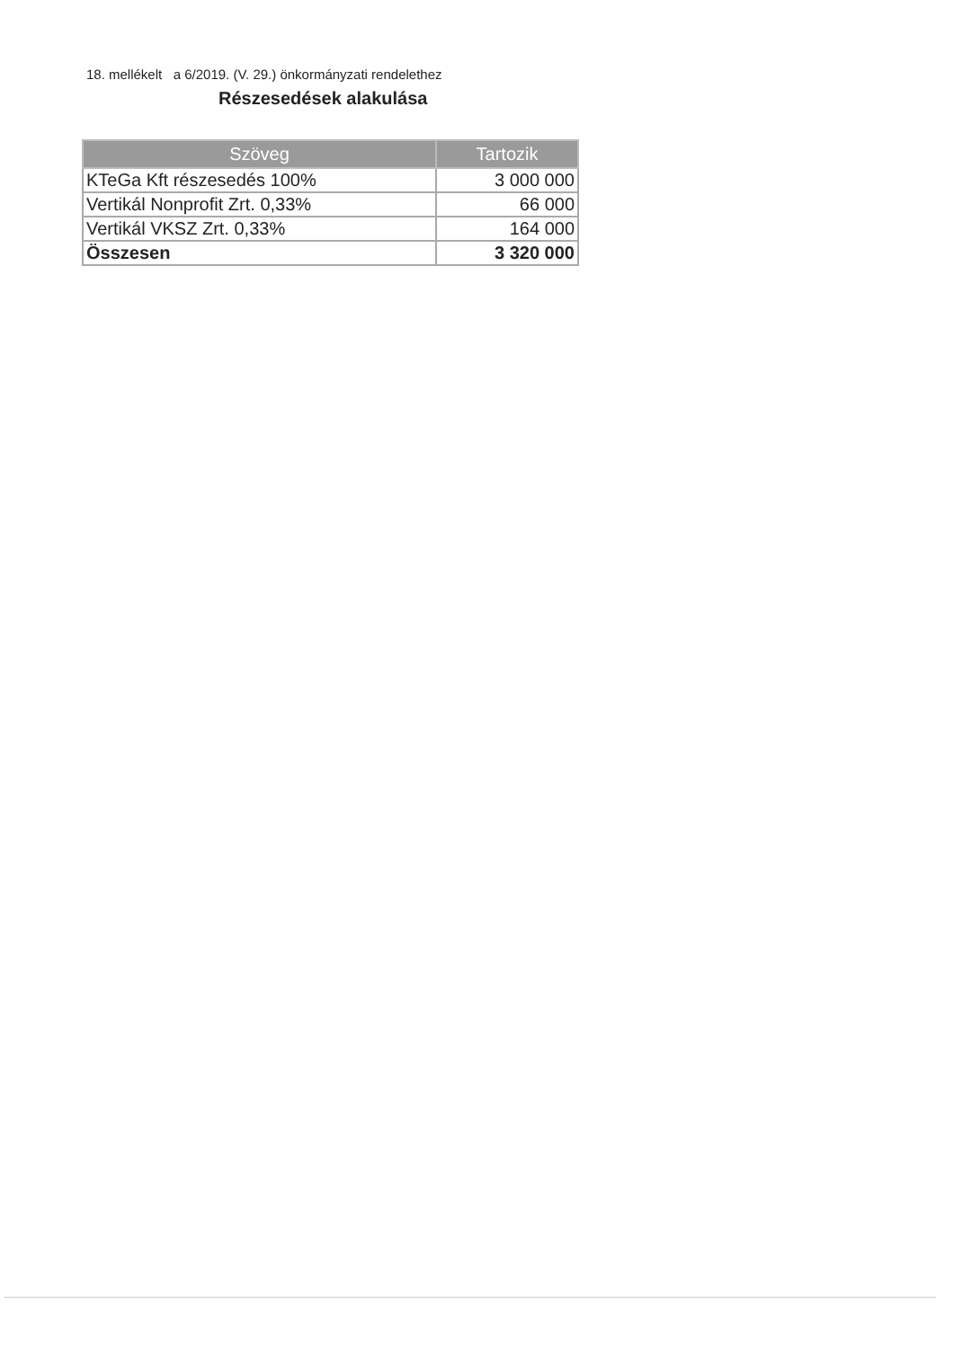18. mellékelt a 6/2019. (V. 29.) önkormányzati rendelethez
Részesedések alakulása
| Szöveg | Tartozik |
| --- | --- |
| KTeGa Kft részesedés 100% | 3 000 000 |
| Vertikál Nonprofit Zrt. 0,33% | 66 000 |
| Vertikál VKSZ Zrt. 0,33% | 164 000 |
| Összesen | 3 320 000 |